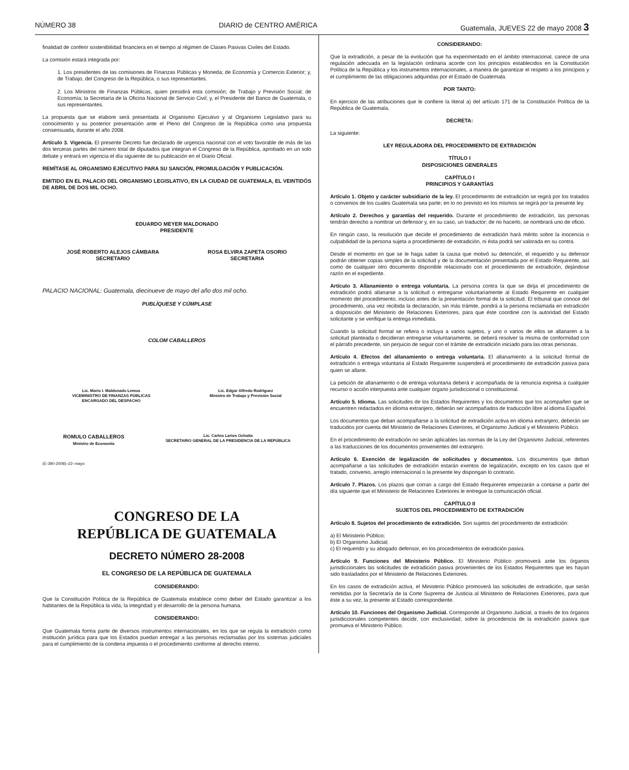NÚMERO 38 DIARIO de CENTRO AMÉRICA Guatemala, JUEVES 22 de mayo 2008 3
finalidad de conferir sostenibilidad financiera en el tiempo al régimen de Clases Pasivas Civiles del Estado.
La comisión estará integrada por:
1. Los presidentes de las comisiones de Finanzas Públicas y Moneda; de Economía y Comercio Exterior; y, de Trabajo, del Congreso de la República, o sus representantes.
2. Los Ministros de Finanzas Públicas, quien presidirá esta comisión; de Trabajo y Previsión Social; de Economía; la Secretaría de la Oficina Nacional de Servicio Civil; y, el Presidente del Banco de Guatemala, o sus representantes.
La propuesta que se elabore será presentada al Organismo Ejecutivo y al Organismo Legislativo para su conocimiento y su posterior presentación ante el Pleno del Congreso de la República como una propuesta consensuada, durante el año 2008.
Artículo 3. Vigencia. El presente Decreto fue declarado de urgencia nacional con el voto favorable de más de las dos terceras partes del número total de diputados que integran el Congreso de la República, aprobado en un solo debate y entrará en vigencia el día siguiente de su publicación en el Diario Oficial.
REMÍTASE AL ORGANISMO EJECUTIVO PARA SU SANCIÓN, PROMULGACIÓN Y PUBLICACIÓN.
EMITIDO EN EL PALACIO DEL ORGANISMO LEGISLATIVO, EN LA CIUDAD DE GUATEMALA, EL VEINTIDÓS DE ABRIL DE DOS MIL OCHO.
EDUARDO MEYER MALDONADO
PRESIDENTE
JOSÉ ROBERTO ALEJOS CÁMBARA
SECRETARIO
ROSA ELVIRA ZAPETA OSORIO
SECRETARIA
PALACIO NACIONAL: Guatemala, diecinueve de mayo del año dos mil ocho.
PUBLÍQUESE Y CÚMPLASE
COLOM CABALLEROS
Lic. Mario I. Maldonado Lemus
VICEMINISTRO DE FINANZAS PÚBLICAS
ENCARGADO DEL DESPACHO
Lic. Edgar Alfredo Rodríguez
Ministro de Trabajo y Previsión Social
ROMULO CABALLEROS
Ministro de Economía
Lic. Carlos Larios Ochaita
SECRETARIO GENERAL DE LA PRESIDENCIA DE LA REPÚBLICA
(E-390-2008)–22–mayo
CONGRESO DE LA
REPÚBLICA DE GUATEMALA
DECRETO NÚMERO 28-2008
EL CONGRESO DE LA REPÚBLICA DE GUATEMALA
CONSIDERANDO:
Que la Constitución Política de la República de Guatemala establece como deber del Estado garantizar a los habitantes de la República la vida, la integridad y el desarrollo de la persona humana.
CONSIDERANDO:
Que Guatemala forma parte de diversos instrumentos internacionales, en los que se regula la extradición como institución jurídica para que los Estados puedan entregar a las personas reclamadas por los sistemas judiciales para el cumplimiento de la condena impuesta o el procedimiento conforme al derecho interno.
CONSIDERANDO:
Que la extradición, a pesar de la evolución que ha experimentado en el ámbito internacional, carece de una regulación adecuada en la legislación ordinaria acorde con los principios establecidos en la Constitución Política de la República y los instrumentos internacionales, a manera de garantizar el respeto a los principios y el cumplimiento de las obligaciones adquiridas por el Estado de Guatemala.
POR TANTO:
En ejercicio de las atribuciones que le confiere la literal a) del artículo 171 de la Constitución Política de la República de Guatemala,
DECRETA:
La siguiente:
LEY REGULADORA DEL PROCEDIMIENTO DE EXTRADICIÓN
TÍTULO I
DISPOSICIONES GENERALES
CAPÍTULO I
PRINCIPIOS Y GARANTÍAS
Artículo 1. Objeto y carácter subsidiario de la ley. El procedimiento de extradición se regirá por los tratados o convenios de los cuales Guatemala sea parte; en lo no previsto en los mismos se regirá por la presente ley.
Artículo 2. Derechos y garantías del requerido. Durante el procedimiento de extradición, las personas tendrán derecho a nombrar un defensor y, en su caso, un traductor; de no hacerlo, se nombrará uno de oficio.
En ningún caso, la resolución que decide el procedimiento de extradición hará mérito sobre la inocencia o culpabilidad de la persona sujeta a procedimiento de extradición, ni ésta podrá ser valorada en su contra.
Desde el momento en que se le haga saber la causa que motivó su detención, el requerido y su defensor podrán obtener copias simples de la solicitud y de la documentación presentada por el Estado Requirente, así como de cualquier otro documento disponible relacionado con el procedimiento de extradición, dejándose razón en el expediente.
Artículo 3. Allanamiento o entrega voluntaria. La persona contra la que se dirija el procedimiento de extradición podrá allanarse a la solicitud o entregarse voluntariamente al Estado Requirente en cualquier momento del procedimiento, incluso antes de la presentación formal de la solicitud. El tribunal que conoce del procedimiento, una vez recibida la declaración, sin más trámite, pondrá a la persona reclamada en extradición a disposición del Ministerio de Relaciones Exteriores, para que éste coordine con la autoridad del Estado solicitante y se verifique la entrega inmediata.
Cuando la solicitud formal se refiera o incluya a varios sujetos, y uno o varios de ellos se allanaren a la solicitud planteada o decidieran entregarse voluntariamente, se deberá resolver la misma de conformidad con el párrafo precedente, sin perjuicio de seguir con el trámite de extradición iniciado para las otras personas.
Artículo 4. Efectos del allanamiento o entrega voluntaria. El allanamiento a la solicitud formal de extradición o entrega voluntaria al Estado Requirente suspenderá el procedimiento de extradición pasiva para quien se allane.
La petición de allanamiento o de entrega voluntaria deberá ir acompañada de la renuncia expresa a cualquier recurso o acción interpuesta ante cualquier órgano jurisdiccional o constitucional.
Artículo 5. Idioma. Las solicitudes de los Estados Requirentes y los documentos que los acompañen que se encuentren redactados en idioma extranjero, deberán ser acompañados de traducción libre al idioma Español.
Los documentos que deban acompañarse a la solicitud de extradición activa en idioma extranjero, deberán ser traducidos por cuenta del Ministerio de Relaciones Exteriores, el Organismo Judicial y el Ministerio Público.
En el procedimiento de extradición no serán aplicables las normas de la Ley del Organismo Judicial, referentes a las traducciones de los documentos provenientes del extranjero.
Artículo 6. Exención de legalización de solicitudes y documentos. Los documentos que deban acompañarse a las solicitudes de extradición estarán exentos de legalización, excepto en los casos que el tratado, convenio, arreglo internacional o la presente ley dispongan lo contrario.
Artículo 7. Plazos. Los plazos que corran a cargo del Estado Requirente empezarán a contarse a partir del día siguiente que el Ministerio de Relaciones Exteriores le entregue la comunicación oficial.
CAPÍTULO II
SUJETOS DEL PROCEDIMIENTO DE EXTRADICIÓN
Artículo 8. Sujetos del procedimiento de extradición. Son sujetos del procedimiento de extradición:
a) El Ministerio Público;
b) El Organismo Judicial;
c) El requerido y su abogado defensor, en los procedimientos de extradición pasiva.
Artículo 9. Funciones del Ministerio Público. El Ministerio Público promoverá ante los órganos jurisdiccionales las solicitudes de extradición pasiva provenientes de los Estados Requirentes que les hayan sido trasladados por el Ministerio de Relaciones Exteriores.
En los casos de extradición activa, el Ministerio Público promoverá las solicitudes de extradición, que serán remitidas por la Secretaría de la Corte Suprema de Justicia al Ministerio de Relaciones Exteriores, para que éste a su vez, la presente al Estado correspondiente.
Artículo 10. Funciones del Organismo Judicial. Corresponde al Organismo Judicial, a través de los órganos jurisdiccionales competentes decidir, con exclusividad, sobre la procedencia de la extradición pasiva que promueva el Ministerio Público.